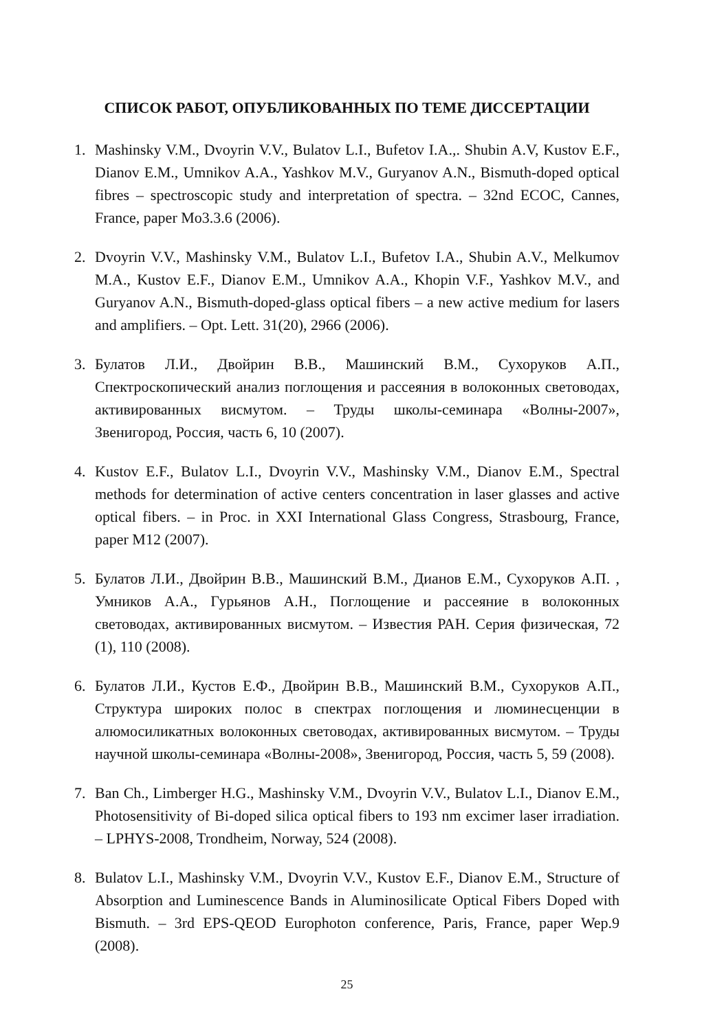СПИСОК РАБОТ, ОПУБЛИКОВАННЫХ ПО ТЕМЕ ДИССЕРТАЦИИ
1. Mashinsky V.M., Dvoyrin V.V., Bulatov L.I., Bufetov I.A.,. Shubin A.V, Kustov E.F., Dianov E.M., Umnikov A.A., Yashkov M.V., Guryanov A.N., Bismuth-doped optical fibres – spectroscopic study and interpretation of spectra. – 32nd ECOC, Cannes, France, paper Mo3.3.6 (2006).
2. Dvoyrin V.V., Mashinsky V.M., Bulatov L.I., Bufetov I.A., Shubin A.V., Melkumov M.A., Kustov E.F., Dianov E.M., Umnikov A.A., Khopin V.F., Yashkov M.V., and Guryanov A.N., Bismuth-doped-glass optical fibers – a new active medium for lasers and amplifiers. – Opt. Lett. 31(20), 2966 (2006).
3. Булатов Л.И., Двойрин В.В., Машинский В.М., Сухоруков А.П., Спектроскопический анализ поглощения и рассеяния в волоконных световодах, активированных висмутом. – Труды школы-семинара «Волны-2007», Звенигород, Россия, часть 6, 10 (2007).
4. Kustov E.F., Bulatov L.I., Dvoyrin V.V., Mashinsky V.M., Dianov E.M., Spectral methods for determination of active centers concentration in laser glasses and active optical fibers. – in Proc. in XXI International Glass Congress, Strasbourg, France, paper M12 (2007).
5. Булатов Л.И., Двойрин В.В., Машинский В.М., Дианов Е.М., Сухоруков А.П. , Умников А.А., Гурьянов А.Н., Поглощение и рассеяние в волоконных световодах, активированных висмутом. – Известия РАН. Серия физическая, 72 (1), 110 (2008).
6. Булатов Л.И., Кустов Е.Ф., Двойрин В.В., Машинский В.М., Сухоруков А.П., Структура широких полос в спектрах поглощения и люминесценции в алюмосиликатных волоконных световодах, активированных висмутом. – Труды научной школы-семинара «Волны-2008», Звенигород, Россия, часть 5, 59 (2008).
7. Ban Ch., Limberger H.G., Mashinsky V.M., Dvoyrin V.V., Bulatov L.I., Dianov E.M., Photosensitivity of Bi-doped silica optical fibers to 193 nm excimer laser irradiation. – LPHYS-2008, Trondheim, Norway, 524 (2008).
8. Bulatov L.I., Mashinsky V.M., Dvoyrin V.V., Kustov E.F., Dianov E.M., Structure of Absorption and Luminescence Bands in Aluminosilicate Optical Fibers Doped with Bismuth. – 3rd EPS-QEOD Europhoton conference, Paris, France, paper Wep.9 (2008).
25